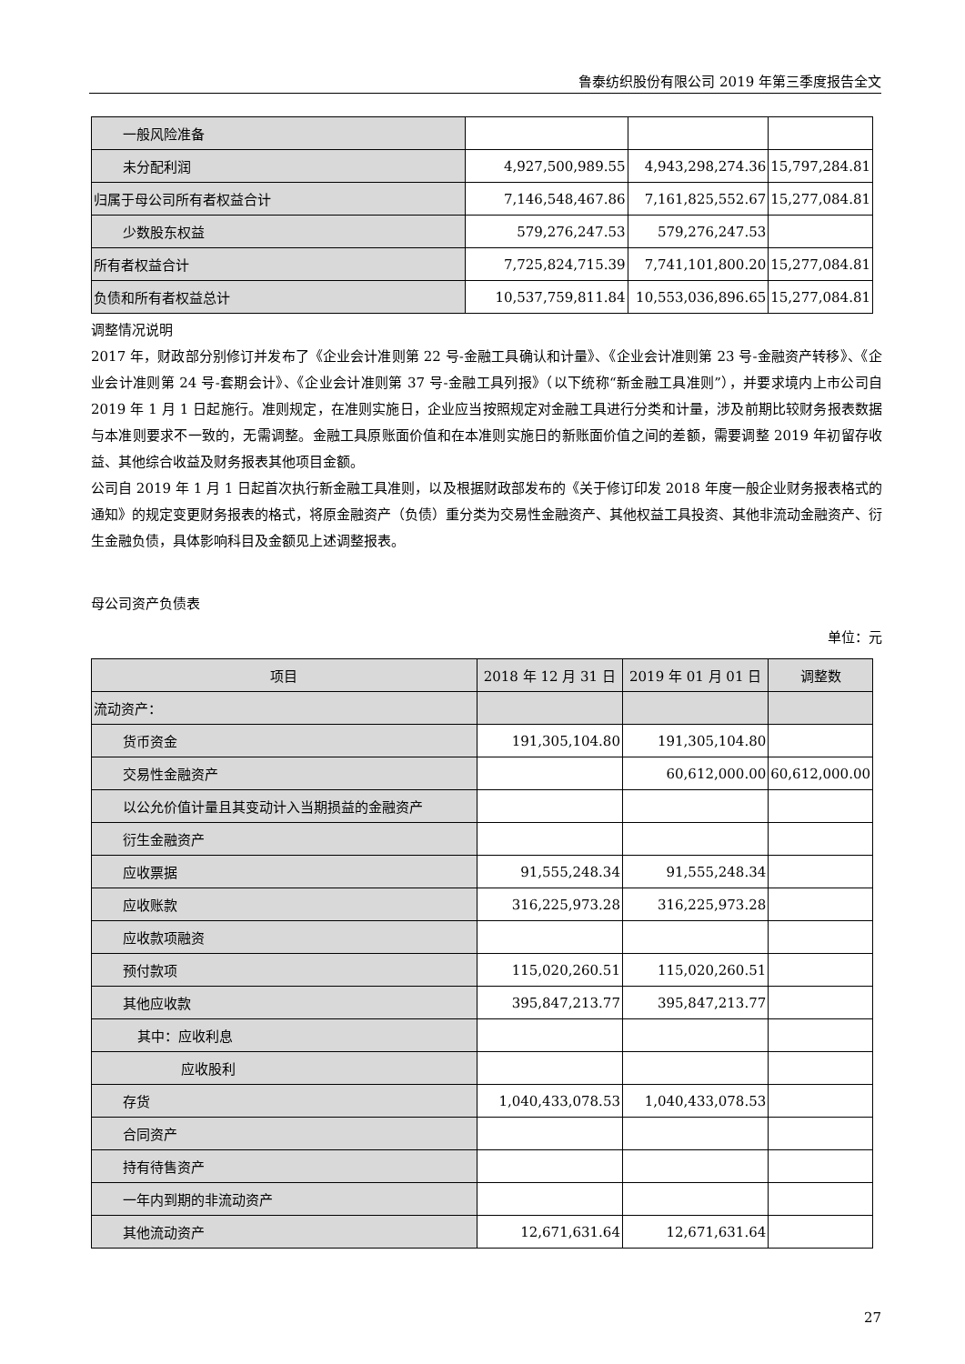鲁泰纺织股份有限公司 2019 年第三季度报告全文
| 一般风险准备 | | | |
| 未分配利润 | 4,927,500,989.55 | 4,943,298,274.36 | 15,797,284.81 |
| 归属于母公司所有者权益合计 | 7,146,548,467.86 | 7,161,825,552.67 | 15,277,084.81 |
| 少数股东权益 | 579,276,247.53 | 579,276,247.53 | |
| 所有者权益合计 | 7,725,824,715.39 | 7,741,101,800.20 | 15,277,084.81 |
| 负债和所有者权益总计 | 10,537,759,811.84 | 10,553,036,896.65 | 15,277,084.81 |
调整情况说明
2017 年，财政部分别修订并发布了《企业会计准则第 22 号-金融工具确认和计量》、《企业会计准则第 23 号-金融资产转移》、《企业会计准则第 24 号-套期会计》、《企业会计准则第 37 号-金融工具列报》（以下统称“新金融工具准则”），并要求境内上市公司自 2019 年 1 月 1 日起施行。准则规定，在准则实施日，企业应当按照规定对金融工具进行分类和计量，涉及前期比较财务报表数据与本准则要求不一致的，无需调整。金融工具原账面价值和在本准则实施日的新账面价值之间的差额，需要调整 2019 年初留存收益、其他综合收益及财务报表其他项目金额。
公司自 2019 年 1 月 1 日起首次执行新金融工具准则，以及根据财政部发布的《关于修订印发 2018 年度一般企业财务报表格式的通知》的规定变更财务报表的格式，将原金融资产（负债）重分类为交易性金融资产、其他权益工具投资、其他非流动金融资产、衍生金融负债，具体影响科目及金额见上述调整报表。
母公司资产负债表
单位：元
| 项目 | 2018 年 12 月 31 日 | 2019 年 01 月 01 日 | 调整数 |
| --- | --- | --- | --- |
| 流动资产： | | | |
| 货币资金 | 191,305,104.80 | 191,305,104.80 | |
| 交易性金融资产 | | 60,612,000.00 | 60,612,000.00 |
| 以公允价值计量且其变动计入当期损益的金融资产 | | | |
| 衍生金融资产 | | | |
| 应收票据 | 91,555,248.34 | 91,555,248.34 | |
| 应收账款 | 316,225,973.28 | 316,225,973.28 | |
| 应收款项融资 | | | |
| 预付款项 | 115,020,260.51 | 115,020,260.51 | |
| 其他应收款 | 395,847,213.77 | 395,847,213.77 | |
| 其中：应收利息 | | | |
| 应收股利 | | | |
| 存货 | 1,040,433,078.53 | 1,040,433,078.53 | |
| 合同资产 | | | |
| 持有待售资产 | | | |
| 一年内到期的非流动资产 | | | |
| 其他流动资产 | 12,671,631.64 | 12,671,631.64 | |
27